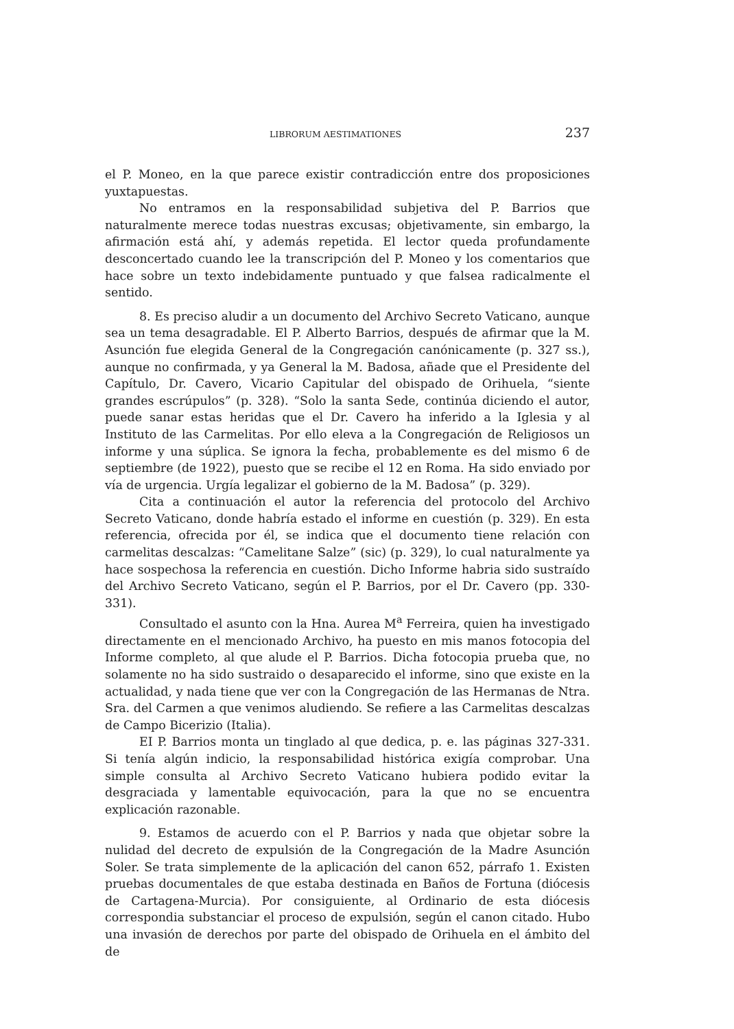LIBRORUM AESTIMATIONES 237
el P. Moneo, en la que parece existir contradicción entre dos proposiciones yuxtapuestas.
No entramos en la responsabilidad subjetiva del P. Barrios que naturalmente merece todas nuestras excusas; objetivamente, sin embargo, la afirmación está ahí, y además repetida. El lector queda profundamente desconcertado cuando lee la transcripción del P. Moneo y los comentarios que hace sobre un texto indebidamente puntuado y que falsea radicalmente el sentido.
8. Es preciso aludir a un documento del Archivo Secreto Vaticano, aunque sea un tema desagradable. El P. Alberto Barrios, después de afirmar que la M. Asunción fue elegida General de la Congregación canónicamente (p. 327 ss.), aunque no confirmada, y ya General la M. Badosa, añade que el Presidente del Capítulo, Dr. Cavero, Vicario Capitular del obispado de Orihuela, “siente grandes escrúpulos” (p. 328). “Solo la santa Sede, continúa diciendo el autor, puede sanar estas heridas que el Dr. Cavero ha inferido a la Iglesia y al Instituto de las Carmelitas. Por ello eleva a la Congregación de Religiosos un informe y una súplica. Se ignora la fecha, probablemente es del mismo 6 de septiembre (de 1922), puesto que se recibe el 12 en Roma. Ha sido enviado por vía de urgencia. Urgía legalizar el gobierno de la M. Badosa” (p. 329).
Cita a continuación el autor la referencia del protocolo del Archivo Secreto Vaticano, donde habría estado el informe en cuestión (p. 329). En esta referencia, ofrecida por él, se indica que el documento tiene relación con carmelitas descalzas: “Camelitane Salze” (sic) (p. 329), lo cual naturalmente ya hace sospechosa la referencia en cuestión. Dicho Informe habria sido sustraído del Archivo Secreto Vaticano, según el P. Barrios, por el Dr. Cavero (pp. 330-331).
Consultado el asunto con la Hna. Aurea M<sup>a</sup> Ferreira, quien ha investigado directamente en el mencionado Archivo, ha puesto en mis manos fotocopia del Informe completo, al que alude el P. Barrios. Dicha fotocopia prueba que, no solamente no ha sido sustraido o desaparecido el informe, sino que existe en la actualidad, y nada tiene que ver con la Congregación de las Hermanas de Ntra. Sra. del Carmen a que venimos aludiendo. Se refiere a las Carmelitas descalzas de Campo Bicerizio (Italia).
EI P. Barrios monta un tinglado al que dedica, p. e. las páginas 327-331. Si tenía algún indicio, la responsabilidad histórica exigía comprobar. Una simple consulta al Archivo Secreto Vaticano hubiera podido evitar la desgraciada y lamentable equivocación, para la que no se encuentra explicación razonable.
9. Estamos de acuerdo con el P. Barrios y nada que objetar sobre la nulidad del decreto de expulsión de la Congregación de la Madre Asunción Soler. Se trata simplemente de la aplicación del canon 652, párrafo 1. Existen pruebas documentales de que estaba destinada en Baños de Fortuna (diócesis de Cartagena-Murcia). Por consiguiente, al Ordinario de esta diócesis correspondia substanciar el proceso de expulsión, según el canon citado. Hubo una invasión de derechos por parte del obispado de Orihuela en el ámbito del de